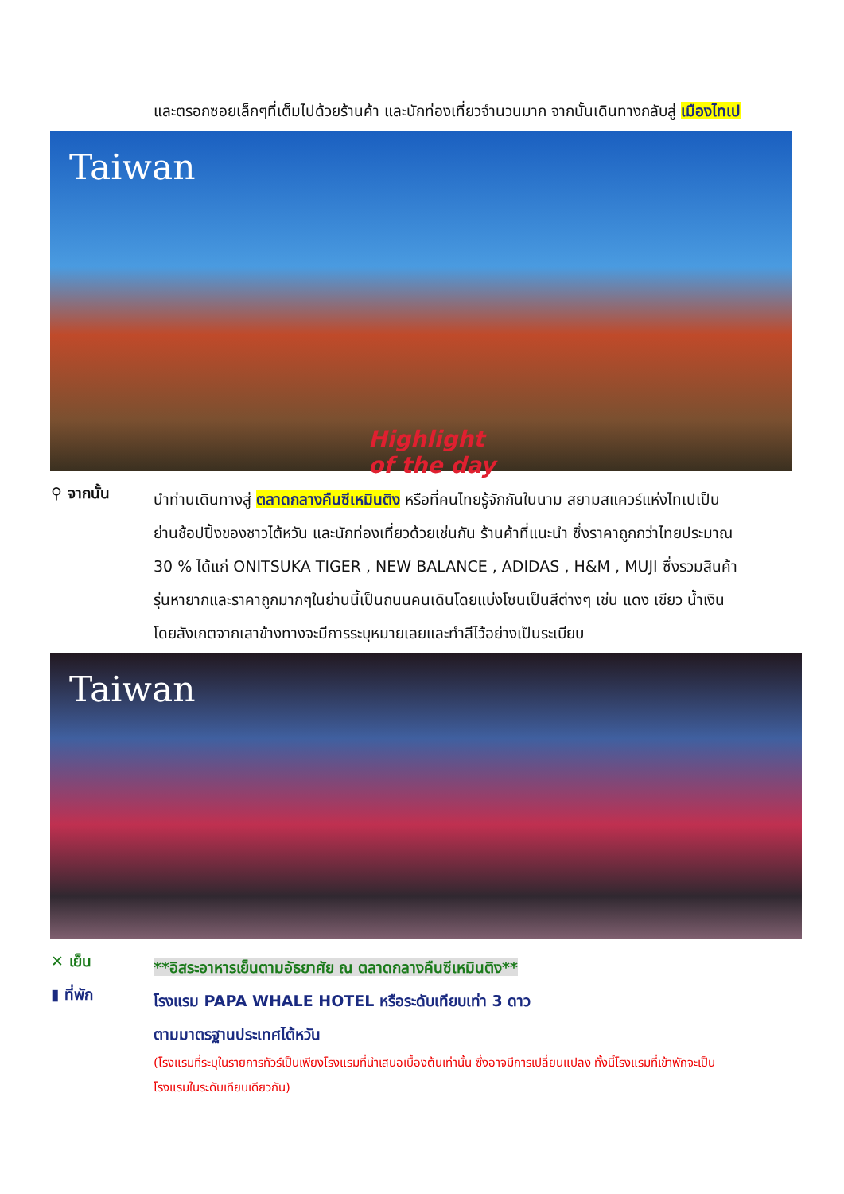และตรอกซอยเล็กๆที่เต็มไปด้วยร้านค้า และนักท่องเที่ยวจำนวนมาก จากนั้นเดินทางกลับสู่ เมืองไทเป
Taiwan
Highlight
of the day
⚲ จากนั้น
นำท่านเดินทางสู่ ตลาดกลางคืนซีเหมินติง หรือที่คนไทยรู้จักกันในนาม สยามสแควร์แห่งไทเปเป็นย่านช้อปปิ้งของชาวไต้หวัน และนักท่องเที่ยวด้วยเช่นกัน ร้านค้าที่แนะนำ ซึ่งราคาถูกกว่าไทยประมาณ 30 % ได้แก่ ONITSUKA TIGER , NEW BALANCE , ADIDAS , H&M , MUJI ซึ่งรวมสินค้ารุ่นหายากและราคาถูกมากๆในย่านนี้เป็นถนนคนเดินโดยแบ่งโซนเป็นสีต่างๆ เช่น แดง เขียว น้ำเงิน โดยสังเกตจากเสาข้างทางจะมีการระบุหมายเลยและทำสีไว้อย่างเป็นระเบียบ
Taiwan
✕ เย็น
**อิสระอาหารเย็นตามอัธยาศัย ณ ตลาดกลางคืนซีเหมินติง**
▮ ที่พัก
โรงแรม PAPA WHALE HOTEL หรือระดับเทียบเท่า 3 ดาว
ตามมาตรฐานประเทศไต้หวัน
(โรงแรมที่ระบุในรายการทัวร์เป็นเพียงโรงแรมที่นำเสนอเบื้องต้นเท่านั้น ซึ่งอาจมีการเปลี่ยนแปลง ทั้งนี้โรงแรมที่เข้าพักจะเป็นโรงแรมในระดับเทียบเดียวกัน)